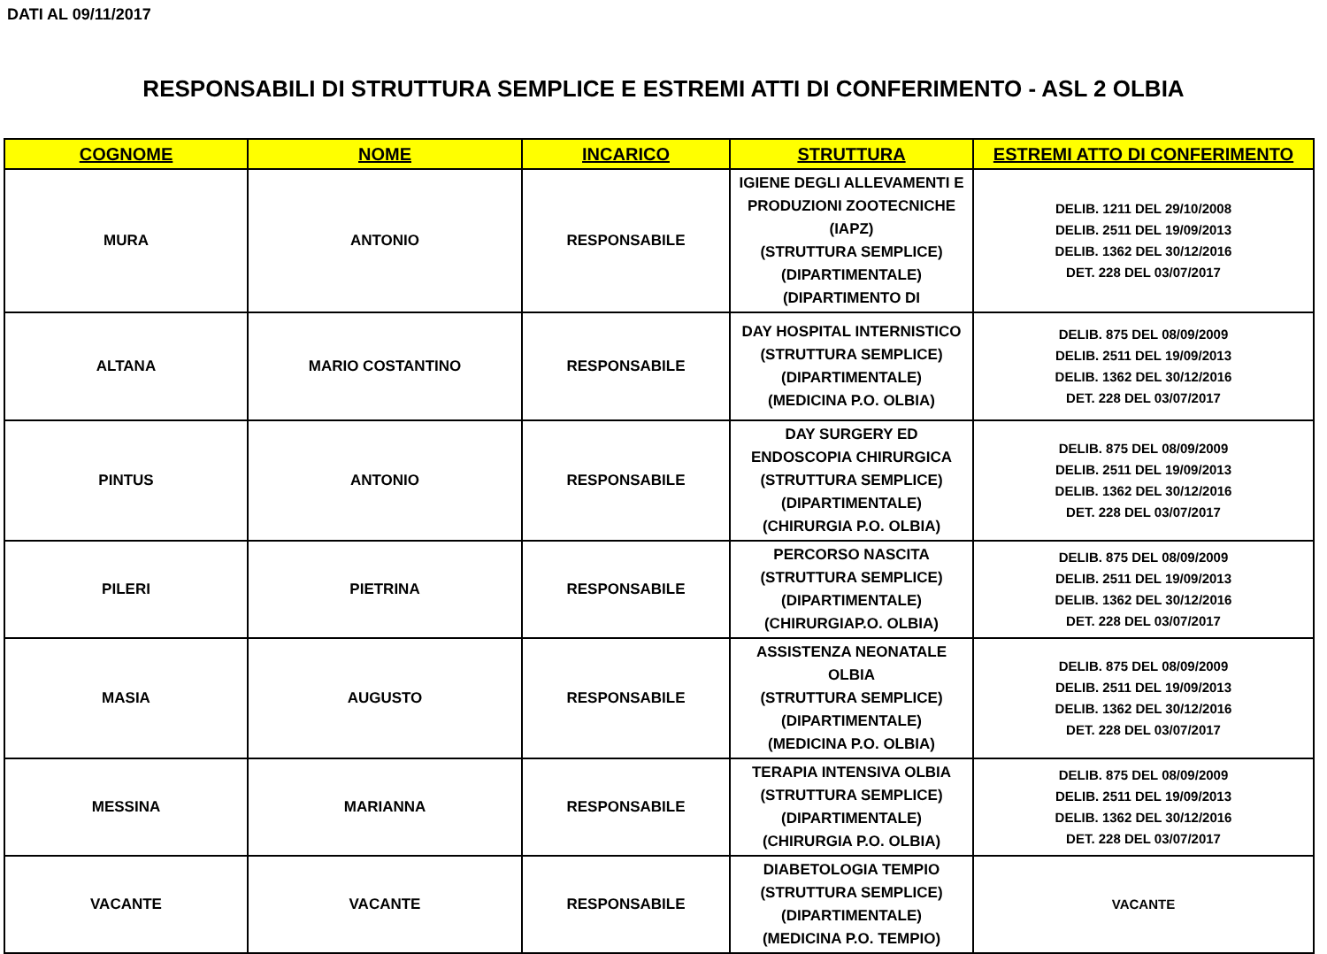DATI AL 09/11/2017
RESPONSABILI DI STRUTTURA SEMPLICE E ESTREMI ATTI DI CONFERIMENTO - ASL 2 OLBIA
| COGNOME | NOME | INCARICO | STRUTTURA | ESTREMI ATTO DI CONFERIMENTO |
| --- | --- | --- | --- | --- |
| MURA | ANTONIO | RESPONSABILE | IGIENE DEGLI ALLEVAMENTI E PRODUZIONI ZOOTECNICHE (IAPZ) (STRUTTURA SEMPLICE) (DIPARTIMENTALE) (DIPARTIMENTO DI | DELIB. 1211 DEL 29/10/2008 DELIB. 2511 DEL 19/09/2013 DELIB. 1362 DEL 30/12/2016 DET. 228 DEL 03/07/2017 |
| ALTANA | MARIO COSTANTINO | RESPONSABILE | DAY HOSPITAL INTERNISTICO (STRUTTURA SEMPLICE) (DIPARTIMENTALE) (MEDICINA P.O. OLBIA) | DELIB. 875 DEL 08/09/2009 DELIB. 2511 DEL 19/09/2013 DELIB. 1362 DEL 30/12/2016 DET. 228 DEL 03/07/2017 |
| PINTUS | ANTONIO | RESPONSABILE | DAY SURGERY ED ENDOSCOPIA CHIRURGICA (STRUTTURA SEMPLICE) (DIPARTIMENTALE) (CHIRURGIA P.O. OLBIA) | DELIB. 875 DEL 08/09/2009 DELIB. 2511 DEL 19/09/2013 DELIB. 1362 DEL 30/12/2016 DET. 228 DEL 03/07/2017 |
| PILERI | PIETRINA | RESPONSABILE | PERCORSO NASCITA (STRUTTURA SEMPLICE) (DIPARTIMENTALE) (CHIRURGIAP.O. OLBIA) | DELIB. 875 DEL 08/09/2009 DELIB. 2511 DEL 19/09/2013 DELIB. 1362 DEL 30/12/2016 DET. 228 DEL 03/07/2017 |
| MASIA | AUGUSTO | RESPONSABILE | ASSISTENZA NEONATALE OLBIA (STRUTTURA SEMPLICE) (DIPARTIMENTALE) (MEDICINA P.O. OLBIA) | DELIB. 875 DEL 08/09/2009 DELIB. 2511 DEL 19/09/2013 DELIB. 1362 DEL 30/12/2016 DET. 228 DEL 03/07/2017 |
| MESSINA | MARIANNA | RESPONSABILE | TERAPIA INTENSIVA OLBIA (STRUTTURA SEMPLICE) (DIPARTIMENTALE) (CHIRURGIA P.O. OLBIA) | DELIB. 875 DEL 08/09/2009 DELIB. 2511 DEL 19/09/2013 DELIB. 1362 DEL 30/12/2016 DET. 228 DEL 03/07/2017 |
| VACANTE | VACANTE | RESPONSABILE | DIABETOLOGIA TEMPIO (STRUTTURA SEMPLICE) (DIPARTIMENTALE) (MEDICINA P.O. TEMPIO) | VACANTE |